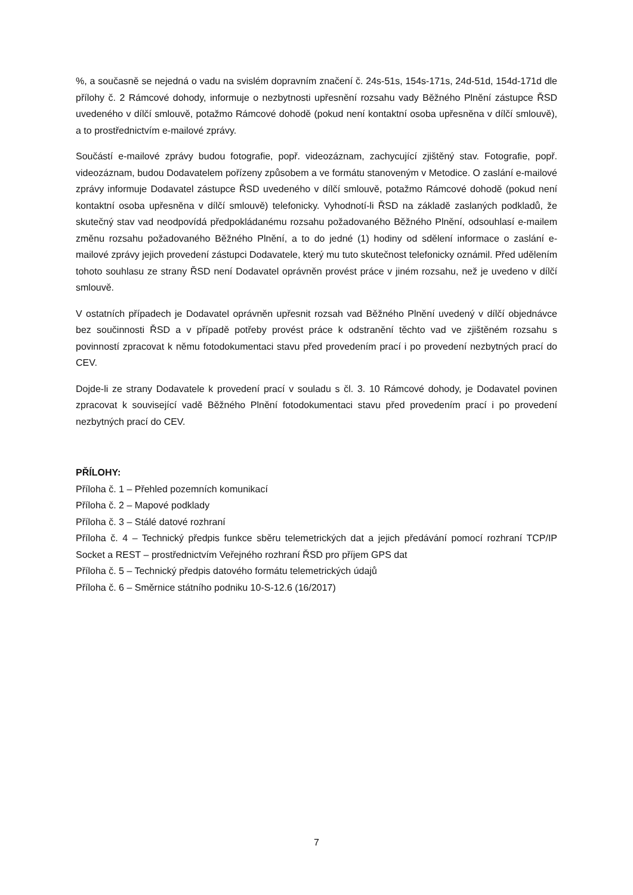%, a současně se nejedná o vadu na svislém dopravním značení č. 24s-51s, 154s-171s, 24d-51d, 154d-171d dle přílohy č. 2 Rámcové dohody, informuje o nezbytnosti upřesnění rozsahu vady Běžného Plnění zástupce ŘSD uvedeného v dílčí smlouvě, potažmo Rámcové dohodě (pokud není kontaktní osoba upřesněna v dílčí smlouvě), a to prostřednictvím e-mailové zprávy.
Součástí e-mailové zprávy budou fotografie, popř. videozáznam, zachycující zjištěný stav. Fotografie, popř. videozáznam, budou Dodavatelem pořízeny způsobem a ve formátu stanoveným v Metodice. O zaslání e-mailové zprávy informuje Dodavatel zástupce ŘSD uvedeného v dílčí smlouvě, potažmo Rámcové dohodě (pokud není kontaktní osoba upřesněna v dílčí smlouvě) telefonicky. Vyhodnotí-li ŘSD na základě zaslaných podkladů, že skutečný stav vad neodpovídá předpokládanému rozsahu požadovaného Běžného Plnění, odsouhlasí e-mailem změnu rozsahu požadovaného Běžného Plnění, a to do jedné (1) hodiny od sdělení informace o zaslání e-mailové zprávy jejich provedení zástupci Dodavatele, který mu tuto skutečnost telefonicky oznámil. Před udělením tohoto souhlasu ze strany ŘSD není Dodavatel oprávněn provést práce v jiném rozsahu, než je uvedeno v dílčí smlouvě.
V ostatních případech je Dodavatel oprávněn upřesnit rozsah vad Běžného Plnění uvedený v dílčí objednávce bez součinnosti ŘSD a v případě potřeby provést práce k odstranění těchto vad ve zjištěném rozsahu s povinností zpracovat k němu fotodokumentaci stavu před provedením prací i po provedení nezbytných prací do CEV.
Dojde-li ze strany Dodavatele k provedení prací v souladu s čl. 3. 10 Rámcové dohody, je Dodavatel povinen zpracovat k související vadě Běžného Plnění fotodokumentaci stavu před provedením prací i po provedení nezbytných prací do CEV.
PŘÍLOHY:
Příloha č. 1 – Přehled pozemních komunikací
Příloha č. 2 – Mapové podklady
Příloha č. 3 – Stálé datové rozhraní
Příloha č. 4 – Technický předpis funkce sběru telemetrických dat a jejich předávání pomocí rozhraní TCP/IP Socket a REST – prostřednictvím Veřejného rozhraní ŘSD pro příjem GPS dat
Příloha č. 5 – Technický předpis datového formátu telemetrických údajů
Příloha č. 6 – Směrnice státního podniku 10-S-12.6 (16/2017)
7